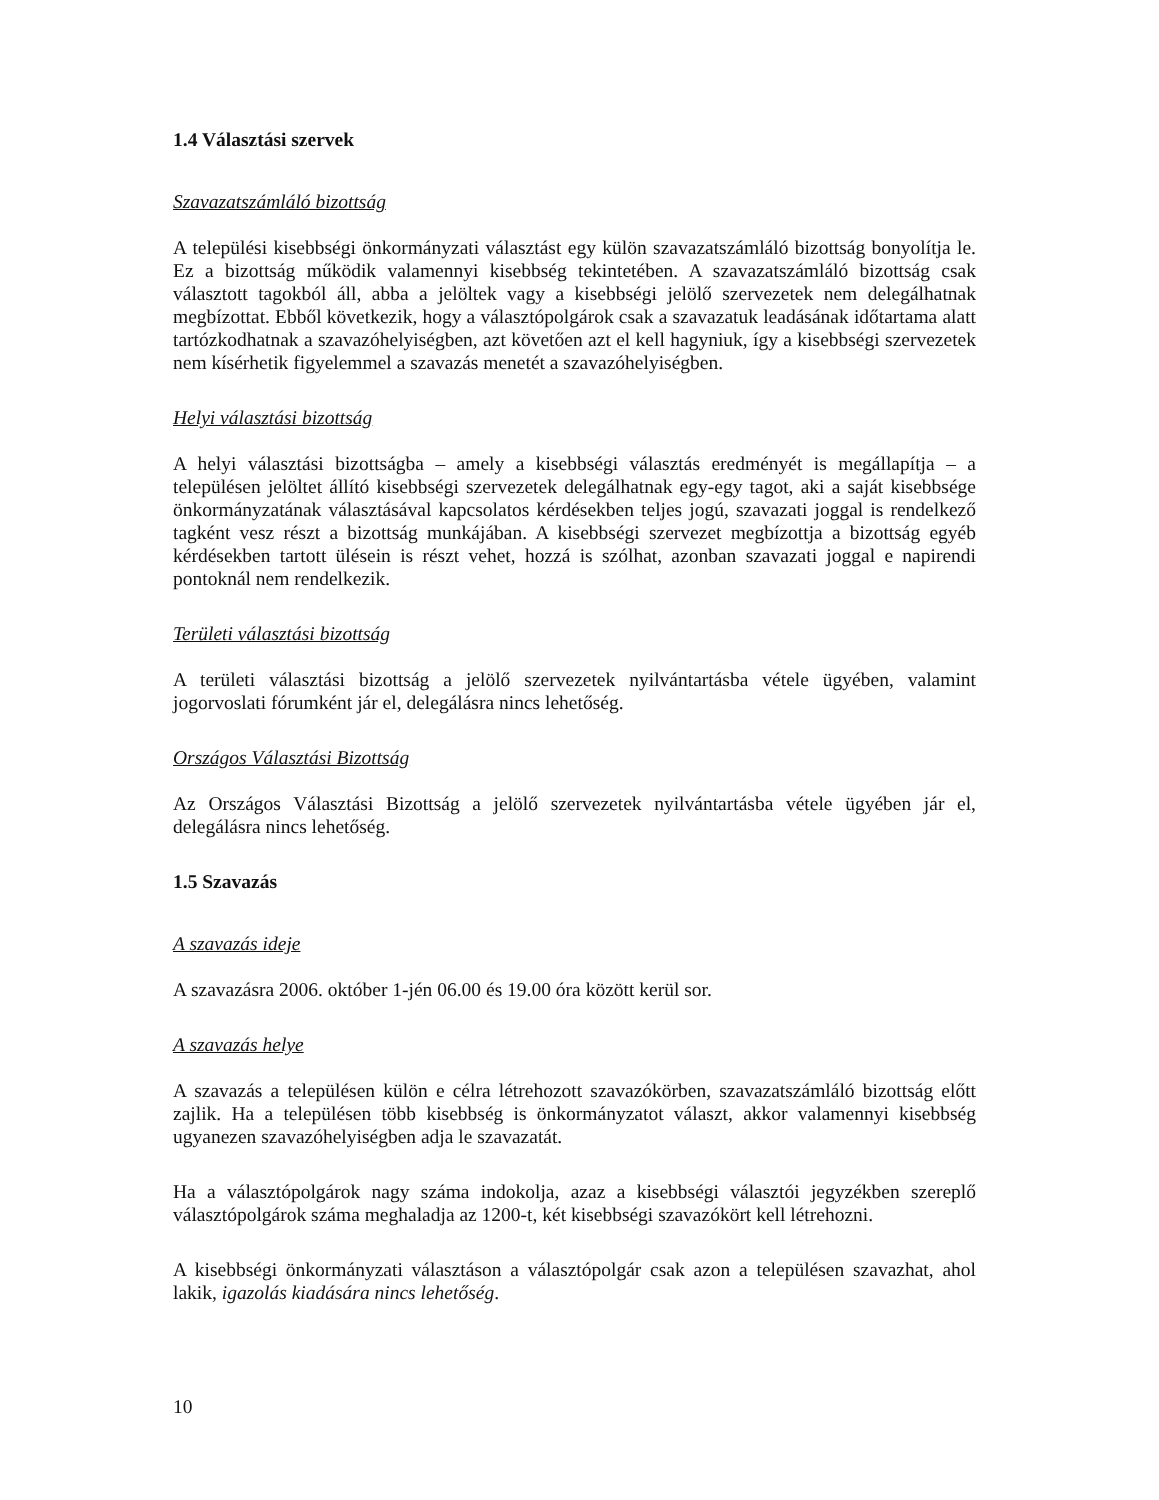1.4 Választási szervek
Szavazatszámláló bizottság
A települési kisebbségi önkormányzati választást egy külön szavazatszámláló bizottság bonyolítja le. Ez a bizottság működik valamennyi kisebbség tekintetében. A szavazatszámláló bizottság csak választott tagokból áll, abba a jelöltek vagy a kisebbségi jelölő szervezetek nem delegálhatnak megbízottat. Ebből következik, hogy a választópolgárok csak a szavazatuk leadásának időtartama alatt tartózkodhatnak a szavazóhelyiségben, azt követően azt el kell hagyniuk, így a kisebbségi szervezetek nem kísérhetik figyelemmel a szavazás menetét a szavazóhelyiségben.
Helyi választási bizottság
A helyi választási bizottságba – amely a kisebbségi választás eredményét is megállapítja – a településen jelöltet állító kisebbségi szervezetek delegálhatnak egy-egy tagot, aki a saját kisebbsége önkormányzatának választásával kapcsolatos kérdésekben teljes jogú, szavazati joggal is rendelkező tagként vesz részt a bizottság munkájában. A kisebbségi szervezet megbízottja a bizottság egyéb kérdésekben tartott ülésein is részt vehet, hozzá is szólhat, azonban szavazati joggal e napirendi pontoknál nem rendelkezik.
Területi választási bizottság
A területi választási bizottság a jelölő szervezetek nyilvántartásba vétele ügyében, valamint jogorvoslati fórumként jár el, delegálásra nincs lehetőség.
Országos Választási Bizottság
Az Országos Választási Bizottság a jelölő szervezetek nyilvántartásba vétele ügyében jár el, delegálásra nincs lehetőség.
1.5 Szavazás
A szavazás ideje
A szavazásra 2006. október 1-jén 06.00 és 19.00 óra között kerül sor.
A szavazás helye
A szavazás a településen külön e célra létrehozott szavazókörben, szavazatszámláló bizottság előtt zajlik. Ha a településen több kisebbség is önkormányzatot választ, akkor valamennyi kisebbség ugyanezen szavazóhelyiségben adja le szavazatát.
Ha a választópolgárok nagy száma indokolja, azaz a kisebbségi választói jegyzékben szereplő választópolgárok száma meghaladja az 1200-t, két kisebbségi szavazókört kell létrehozni.
A kisebbségi önkormányzati választáson a választópolgár csak azon a településen szavazhat, ahol lakik, igazolás kiadására nincs lehetőség.
10